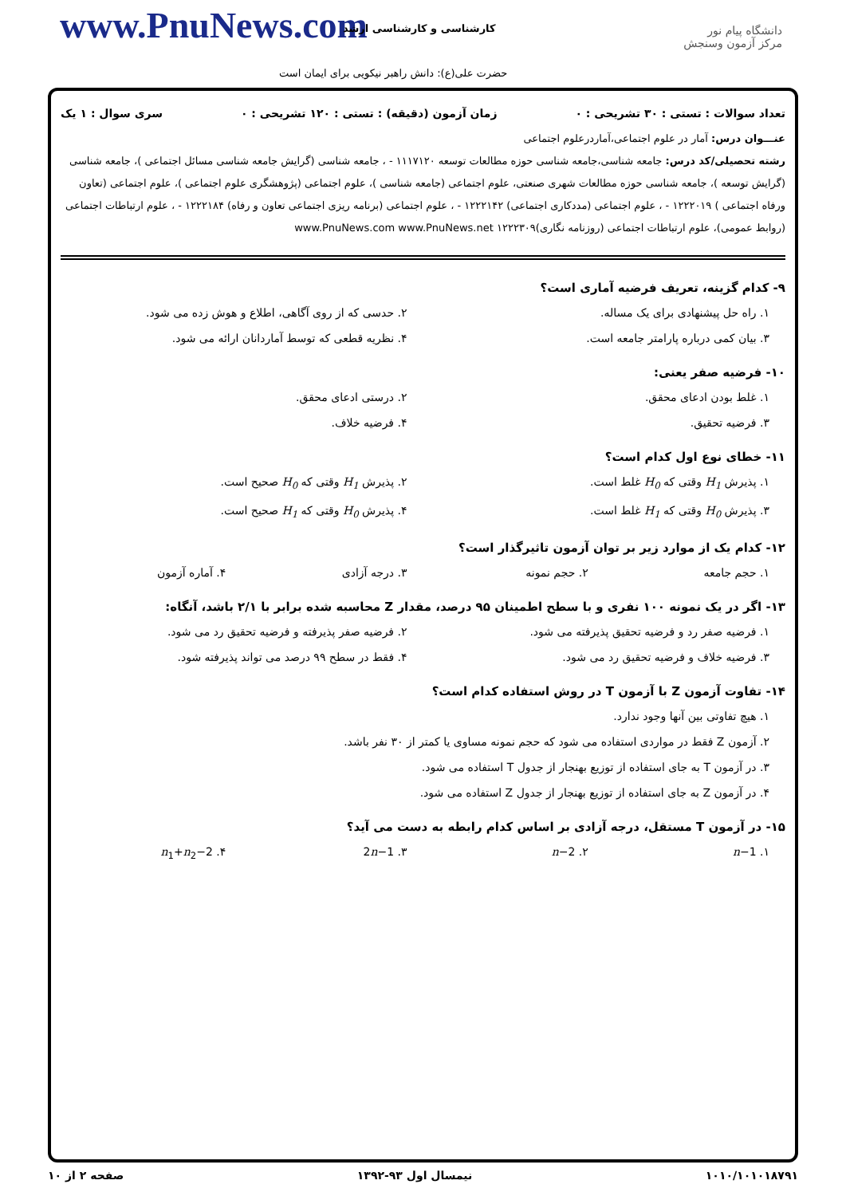www.PnuNews.com کارشناسی و کارشناسی ارشد
حضرت علی(ع): دانش راهبر نیکویی برای ایمان است
دانشگاه پیام نور
مرکز آزمون وسنجش
تعداد سوالات : تستی : ۳۰ تشریحی : ۰ زمان آزمون (دقیقه) : تستی : ۱۲۰ تشریحی : ۰ سری سوال : ۱ یک
عنـــوان درس: آمار در علوم اجتماعی،آماردرعلوم اجتماعی
رشته تحصیلی/کد درس: جامعه شناسی،جامعه شناسی حوزه مطالعات توسعه ۱۱۱۷۱۲۰ - ، جامعه شناسی (گرایش جامعه شناسی مسائل اجتماعی )، جامعه شناسی (گرایش توسعه )، جامعه شناسی حوزه مطالعات شهری صنعتی، علوم اجتماعی (جامعه شناسی )، علوم اجتماعی (پژوهشگری علوم اجتماعی )، علوم اجتماعی (تعاون ورفاه اجتماعی ) ۱۲۲۲۰۱۹ - ، علوم اجتماعی (مددکاری اجتماعی) ۱۲۲۲۱۴۲ - ، علوم اجتماعی (برنامه ریزی اجتماعی تعاون و رفاه) ۱۲۲۲۱۸۴ - ، علوم ارتباطات اجتماعی (روابط عمومی)، علوم ارتباطات اجتماعی (روزنامه نگاری)۱۲۲۲۳۰۹ www.PnuNews.com www.PnuNews.net
۹- کدام گزینه، تعریف فرضیه آماری است؟
۱. راه حل پیشنهادی برای یک مساله.
۲. حدسی که از روی آگاهی، اطلاع و هوش زده می شود.
۳. بیان کمی درباره پارامتر جامعه است.
۴. نظریه قطعی که توسط آماردانان ارائه می شود.
۱۰- فرضیه صفر یعنی:
۱. غلط بودن ادعای محقق. ۲. درستی ادعای محقق.
۳. فرضیه تحقیق. ۴. فرضیه خلاف.
۱۱- خطای نوع اول کدام است؟
۱. پذیرش H<sub>1</sub> وقتی که H<sub>0</sub> غلط است.
۲. پذیرش H<sub>1</sub> وقتی که H<sub>0</sub> صحیح است.
۳. پذیرش H<sub>0</sub> وقتی که H<sub>1</sub> غلط است.
۴. پذیرش H<sub>0</sub> وقتی که H<sub>1</sub> صحیح است.
۱۲- کدام یک از موارد زیر بر توان آزمون تاثیرگذار است؟
۱. حجم جامعه ۲. حجم نمونه ۳. درجه آزادی ۴. آماره آزمون
۱۳- اگر در یک نمونه ۱۰۰ نفری و با سطح اطمینان ۹۵ درصد، مقدار Z محاسبه شده برابر با ۲/۱ باشد، آنگاه:
۱. فرضیه صفر رد و فرضیه تحقیق پذیرفته می شود.
۲. فرضیه صفر پذیرفته و فرضیه تحقیق رد می شود.
۳. فرضیه خلاف و فرضیه تحقیق رد می شود.
۴. فقط در سطح ۹۹ درصد می تواند پذیرفته شود.
۱۴- تفاوت آزمون Z با آزمون T در روش استفاده کدام است؟
۱. هیچ تفاوتی بین آنها وجود ندارد.
۲. آزمون Z فقط در مواردی استفاده می شود که حجم نمونه مساوی یا کمتر از ۳۰ نفر باشد.
۳. در آزمون T به جای استفاده از توزیع بهنجار از جدول T استفاده می شود.
۴. در آزمون Z به جای استفاده از توزیع بهنجار از جدول Z استفاده می شود.
۱۵- در آزمون T مستقل، درجه آزادی بر اساس کدام رابطه به دست می آید؟
۱. n−1 ۲. n−2 ۳. 2n−1 ۴. n<sub>1</sub>+n<sub>2</sub>−2
۱۰۱۰/۱۰۱۰۱۸۷۹۱ نیمسال اول ۹۳-۱۳۹۲ صفحه ۲ از ۱۰